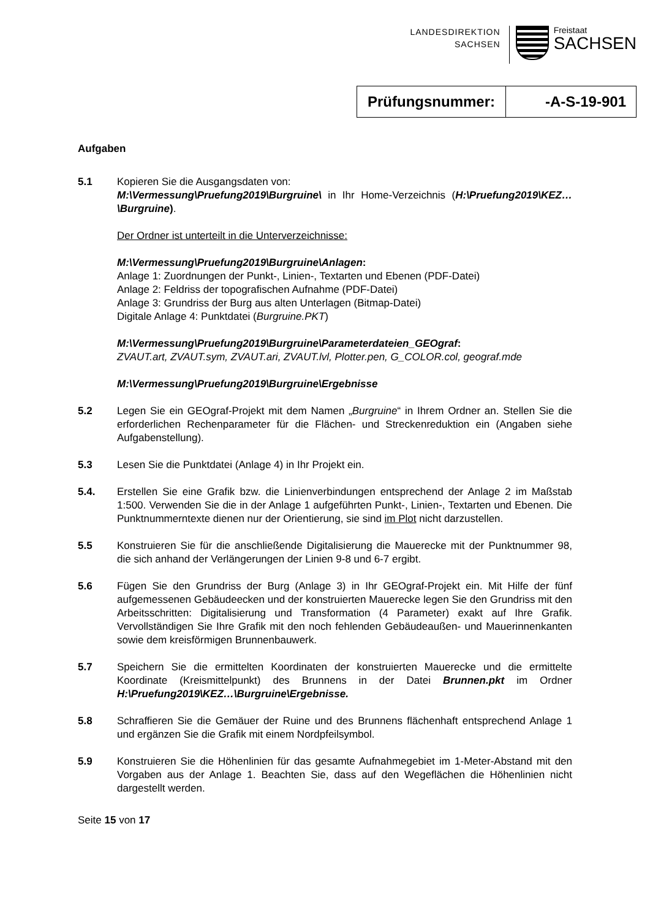LANDESDIREKTION
SACHSEN
Freistaat
SACHSEN
| Prüfungsnummer: | -A-S-19-901 |
Aufgaben
5.1 Kopieren Sie die Ausgangsdaten von:
M:\Vermessung\Pruefung2019\Burgruine\ in Ihr Home-Verzeichnis (H:\Pruefung2019\KEZ…\Burgruine).
Der Ordner ist unterteilt in die Unterverzeichnisse:
M:\Vermessung\Pruefung2019\Burgruine\Anlagen:
Anlage 1: Zuordnungen der Punkt-, Linien-, Textarten und Ebenen (PDF-Datei)
Anlage 2: Feldriss der topografischen Aufnahme (PDF-Datei)
Anlage 3: Grundriss der Burg aus alten Unterlagen (Bitmap-Datei)
Digitale Anlage 4: Punktdatei (Burgruine.PKT)
M:\Vermessung\Pruefung2019\Burgruine\Parameterdateien_GEOgraf:
ZVAUT.art, ZVAUT.sym, ZVAUT.ari, ZVAUT.lvl, Plotter.pen, G_COLOR.col, geograf.mde
M:\Vermessung\Pruefung2019\Burgruine\Ergebnisse
5.2 Legen Sie ein GEOgraf-Projekt mit dem Namen „Burgruine“ in Ihrem Ordner an. Stellen Sie die erforderlichen Rechenparameter für die Flächen- und Streckenreduktion ein (Angaben siehe Aufgabenstellung).
5.3 Lesen Sie die Punktdatei (Anlage 4) in Ihr Projekt ein.
5.4. Erstellen Sie eine Grafik bzw. die Linienverbindungen entsprechend der Anlage 2 im Maßstab 1:500. Verwenden Sie die in der Anlage 1 aufgeführten Punkt-, Linien-, Textarten und Ebenen. Die Punktnummerntexte dienen nur der Orientierung, sie sind im Plot nicht darzustellen.
5.5 Konstruieren Sie für die anschließende Digitalisierung die Mauerecke mit der Punktnummer 98, die sich anhand der Verlängerungen der Linien 9-8 und 6-7 ergibt.
5.6 Fügen Sie den Grundriss der Burg (Anlage 3) in Ihr GEOgraf-Projekt ein. Mit Hilfe der fünf aufgemessenen Gebäudeecken und der konstruierten Mauerecke legen Sie den Grundriss mit den Arbeitsschritten: Digitalisierung und Transformation (4 Parameter) exakt auf Ihre Grafik. Vervollständigen Sie Ihre Grafik mit den noch fehlenden Gebäudeaußen- und Mauerinnenkanten sowie dem kreisförmigen Brunnenbauwerk.
5.7 Speichern Sie die ermittelten Koordinaten der konstruierten Mauerecke und die ermittelte Koordinate (Kreismittelpunkt) des Brunnens in der Datei Brunnen.pkt im Ordner H:\Pruefung2019\KEZ…\Burgruine\Ergebnisse.
5.8 Schraffieren Sie die Gemäuer der Ruine und des Brunnens flächenhaft entsprechend Anlage 1 und ergänzen Sie die Grafik mit einem Nordpfeilsymbol.
5.9 Konstruieren Sie die Höhenlinien für das gesamte Aufnahmegebiet im 1-Meter-Abstand mit den Vorgaben aus der Anlage 1. Beachten Sie, dass auf den Wegeflächen die Höhenlinien nicht dargestellt werden.
Seite 15 von 17